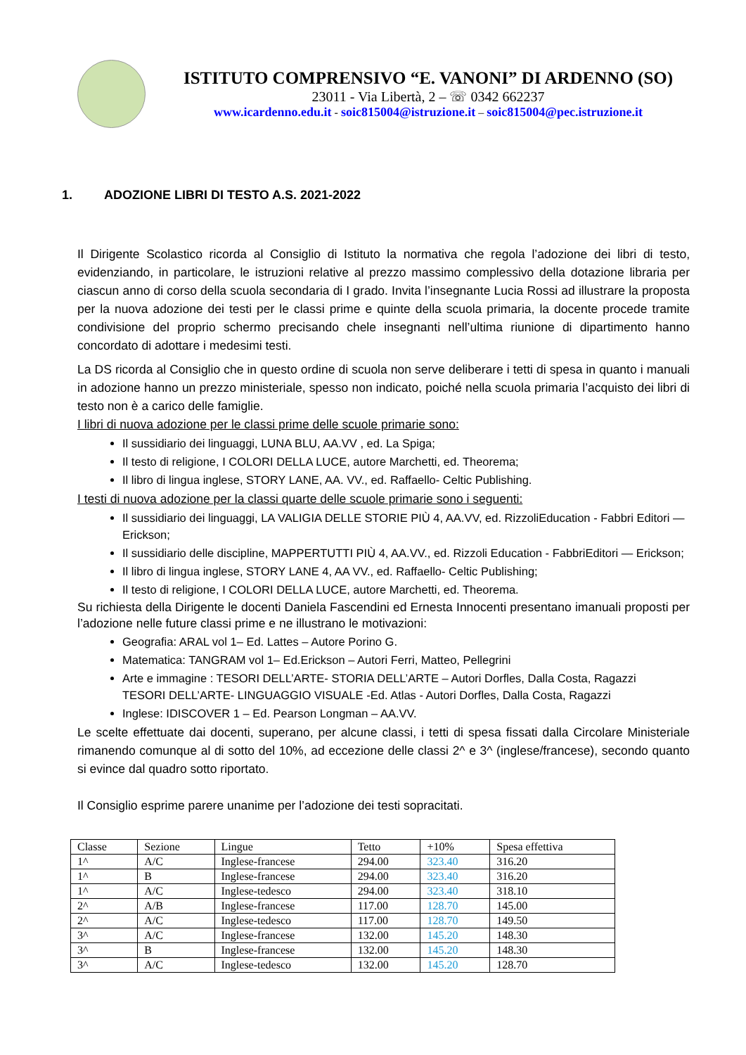ISTITUTO COMPRENSIVO “E. VANONI” DI ARDENNO (SO)
23011 - Via Libertà, 2 – ☏ 0342 662237
www.icardenno.edu.it - soic815004@istruzione.it – soic815004@pec.istruzione.it
1. ADOZIONE LIBRI DI TESTO A.S. 2021-2022
Il Dirigente Scolastico ricorda al Consiglio di Istituto la normativa che regola l’adozione dei libri di testo, evidenziando, in particolare, le istruzioni relative al prezzo massimo complessivo della dotazione libraria per ciascun anno di corso della scuola secondaria di I grado. Invita l’insegnante Lucia Rossi ad illustrare la proposta per la nuova adozione dei testi per le classi prime e quinte della scuola primaria, la docente procede tramite condivisione del proprio schermo precisando chele insegnanti nell’ultima riunione di dipartimento hanno concordato di adottare i medesimi testi.
La DS ricorda al Consiglio che in questo ordine di scuola non serve deliberare i tetti di spesa in quanto i manuali in adozione hanno un prezzo ministeriale, spesso non indicato, poiché nella scuola primaria l’acquisto dei libri di testo non è a carico delle famiglie.
I libri di nuova adozione per le classi prime delle scuole primarie sono:
Il sussidiario dei linguaggi, LUNA BLU, AA.VV , ed. La Spiga;
Il testo di religione, I COLORI DELLA LUCE, autore Marchetti, ed. Theorema;
Il libro di lingua inglese, STORY LANE, AA. VV., ed. Raffaello- Celtic Publishing.
I testi di nuova adozione per la classi quarte delle scuole primarie sono i seguenti:
Il sussidiario dei linguaggi, LA VALIGIA DELLE STORIE PIÙ 4, AA.VV, ed. RizzoliEducation - Fabbri Editori — Erickson;
Il sussidiario delle discipline, MAPPERTUTTI PIÙ 4, AA.VV., ed. Rizzoli Education - FabbriEditori — Erickson;
Il libro di lingua inglese, STORY LANE 4, AA VV., ed. Raffaello- Celtic Publishing;
Il testo di religione, I COLORI DELLA LUCE, autore Marchetti, ed. Theorema.
Su richiesta della Dirigente le docenti Daniela Fascendini ed Ernesta Innocenti presentano imanuali proposti per l’adozione nelle future classi prime e ne illustrano le motivazioni:
Geografia: ARAL vol 1– Ed. Lattes – Autore Porino G.
Matematica: TANGRAM vol 1– Ed.Erickson – Autori Ferri, Matteo, Pellegrini
Arte e immagine : TESORI DELL’ARTE- STORIA DELL’ARTE – Autori Dorfles, Dalla Costa, Ragazzi
TESORI DELL’ARTE- LINGUAGGIO VISUALE -Ed. Atlas - Autori Dorfles, Dalla Costa, Ragazzi
Inglese: IDISCOVER 1 – Ed. Pearson Longman – AA.VV.
Le scelte effettuate dai docenti, superano, per alcune classi, i tetti di spesa fissati dalla Circolare Ministeriale rimanendo comunque al di sotto del 10%, ad eccezione delle classi 2^ e 3^ (inglese/francese), secondo quanto si evince dal quadro sotto riportato.
Il Consiglio esprime parere unanime per l’adozione dei testi sopracitati.
| Classe | Sezione | Lingue | Tetto | +10% | Spesa effettiva |
| 1^ | A/C | Inglese-francese | 294.00 | 323.40 | 316.20 |
| 1^ | B | Inglese-francese | 294.00 | 323.40 | 316.20 |
| 1^ | A/C | Inglese-tedesco | 294.00 | 323.40 | 318.10 |
| 2^ | A/B | Inglese-francese | 117.00 | 128.70 | 145.00 |
| 2^ | A/C | Inglese-tedesco | 117.00 | 128.70 | 149.50 |
| 3^ | A/C | Inglese-francese | 132.00 | 145.20 | 148.30 |
| 3^ | B | Inglese-francese | 132.00 | 145.20 | 148.30 |
| 3^ | A/C | Inglese-tedesco | 132.00 | 145.20 | 128.70 |